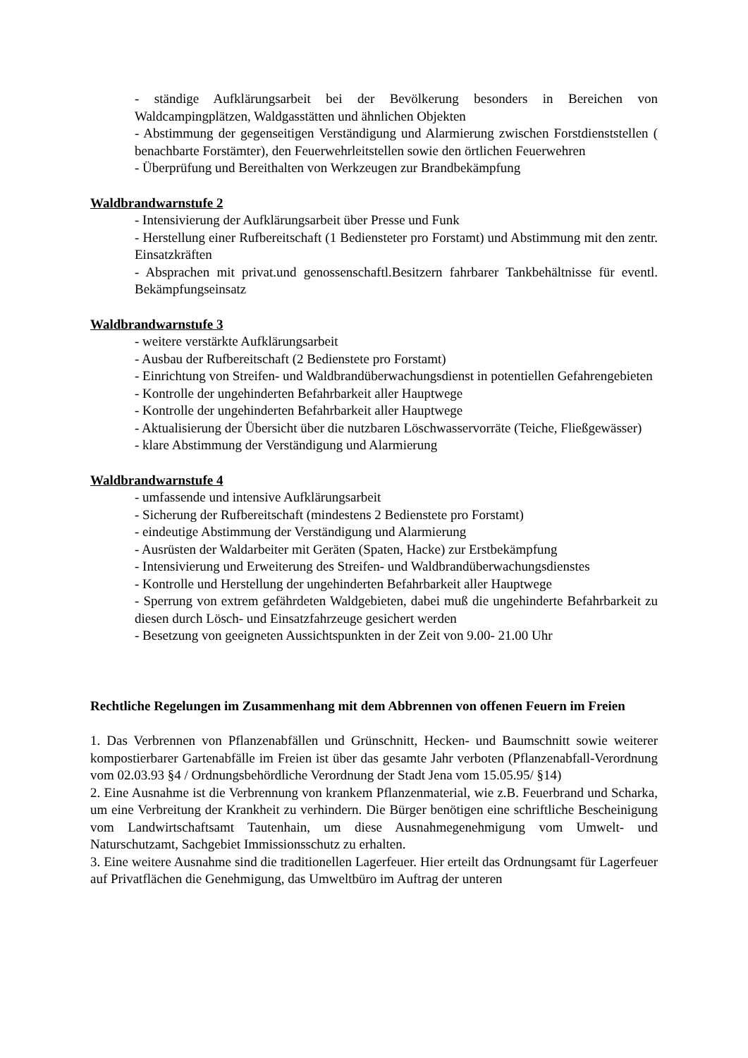- ständige Aufklärungsarbeit bei der Bevölkerung besonders in Bereichen von Waldcampingplätzen, Waldgasstätten und ähnlichen Objekten
- Abstimmung der gegenseitigen Verständigung und Alarmierung zwischen Forstdienststellen ( benachbarte Forstämter), den Feuerwehrleitstellen sowie den örtlichen Feuerwehren
- Überprüfung und Bereithalten von Werkzeugen zur Brandbekämpfung
Waldbrandwarnstufe 2
- Intensivierung der Aufklärungsarbeit über Presse und Funk
- Herstellung einer Rufbereitschaft (1 Bediensteter pro Forstamt) und Abstimmung mit den zentr. Einsatzkräften
- Absprachen mit privat.und genossenschaftl.Besitzern fahrbarer Tankbehältnisse für eventl. Bekämpfungseinsatz
Waldbrandwarnstufe 3
- weitere verstärkte Aufklärungsarbeit
- Ausbau der Rufbereitschaft (2 Bedienstete pro Forstamt)
- Einrichtung von Streifen- und Waldbrandüberwachungsdienst in potentiellen Gefahrengebieten
- Kontrolle der ungehinderten Befahrbarkeit aller Hauptwege
- Kontrolle der ungehinderten Befahrbarkeit aller Hauptwege
- Aktualisierung der Übersicht über die nutzbaren Löschwasservorräte (Teiche, Fließgewässer)
- klare Abstimmung der Verständigung und Alarmierung
Waldbrandwarnstufe 4
- umfassende und intensive Aufklärungsarbeit
- Sicherung der Rufbereitschaft (mindestens 2 Bedienstete pro Forstamt)
- eindeutige Abstimmung der Verständigung und Alarmierung
- Ausrüsten der Waldarbeiter mit Geräten (Spaten, Hacke) zur Erstbekämpfung
- Intensivierung und Erweiterung des Streifen- und Waldbrandüberwachungsdienstes
- Kontrolle und Herstellung der ungehinderten Befahrbarkeit aller Hauptwege
- Sperrung von extrem gefährdeten Waldgebieten, dabei muß die ungehinderte Befahrbarkeit zu diesen durch Lösch- und Einsatzfahrzeuge gesichert werden
- Besetzung von geeigneten Aussichtspunkten in der Zeit von 9.00- 21.00 Uhr
Rechtliche Regelungen im Zusammenhang mit dem Abbrennen von offenen Feuern im Freien
1. Das Verbrennen von Pflanzenabfällen und Grünschnitt, Hecken- und Baumschnitt sowie weiterer kompostierbarer Gartenabfälle im Freien ist über das gesamte Jahr verboten (Pflanzenabfall-Verordnung vom 02.03.93 §4 / Ordnungsbehördliche Verordnung der Stadt Jena vom 15.05.95/ §14)
2. Eine Ausnahme ist die Verbrennung von krankem Pflanzenmaterial, wie z.B. Feuerbrand und Scharka, um eine Verbreitung der Krankheit zu verhindern. Die Bürger benötigen eine schriftliche Bescheinigung vom Landwirtschaftsamt Tautenhain, um diese Ausnahmegenehmigung vom Umwelt- und Naturschutzamt, Sachgebiet Immissionsschutz zu erhalten.
3. Eine weitere Ausnahme sind die traditionellen Lagerfeuer. Hier erteilt das Ordnungsamt für Lagerfeuer auf Privatflächen die Genehmigung, das Umweltbüro im Auftrag der unteren